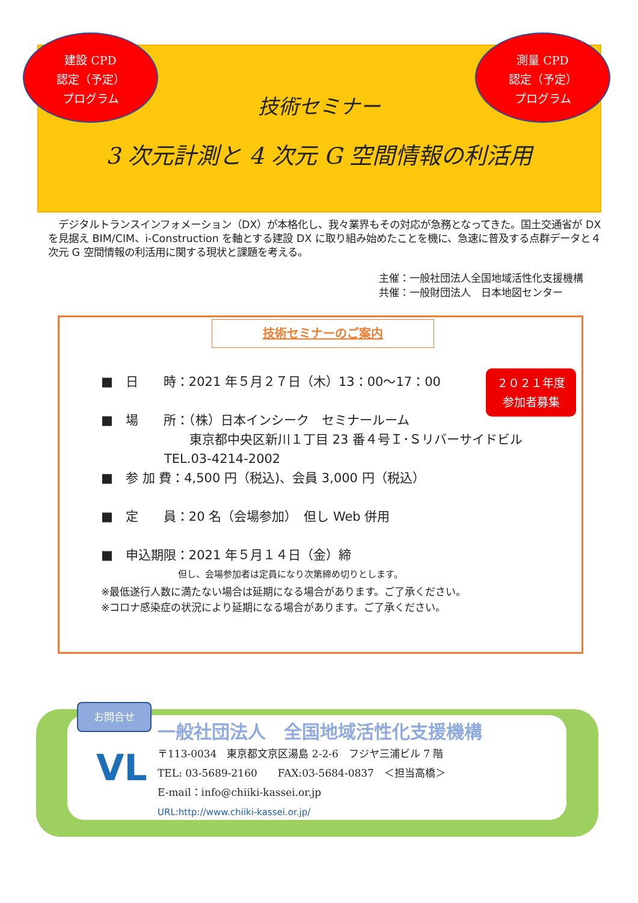建設 CPD
認定（予定）
プログラム
測量 CPD
認定（予定）
プログラム
技術セミナー
3 次元計測と 4 次元 G 空間情報の利活用
　デジタルトランスインフォメーション（DX）が本格化し、我々業界もその対応が急務となってきた。国土交通省が DX を見据え BIM/CIM、i-Construction を軸とする建設 DX に取り組み始めたことを機に、急速に普及する点群データと４次元 G 空間情報の利活用に関する現状と課題を考える。
主催：一般社団法人全国地域活性化支援機構
共催：一般財団法人　日本地図センター
技術セミナーのご案内
２０２１年度
参加者募集
■　日　　時：2021 年５月２７日（木）13：00～17：00
■　場　　所：（株）日本インシーク　セミナールーム
　　　　　　　東京都中央区新川１丁目 23 番４号Ｉ･Ｓリバーサイドビル
　　　　　TEL.03-4214-2002
■　参 加 費：4,500 円（税込)、会員 3,000 円（税込）
■　定　　員：20 名（会場参加）　但し Web 併用
■　申込期限：2021 年５月１４日（金）締
但し、会場参加者は定員になり次第締め切りとします。
※最低遂行人数に満たない場合は延期になる場合があります。ご了承ください。
※コロナ感染症の状況により延期になる場合があります。ご了承ください。
お問合せ
VL
一般社団法人　全国地域活性化支援機構
〒113-0034　東京都文京区湯島 2-2-6　フジヤ三浦ビル 7 階
TEL: 03-5689-2160　　FAX:03-5684-0837　＜担当高橋＞
E-mail：info@chiiki-kassei.or.jp
URL:http://www.chiiki-kassei.or.jp/